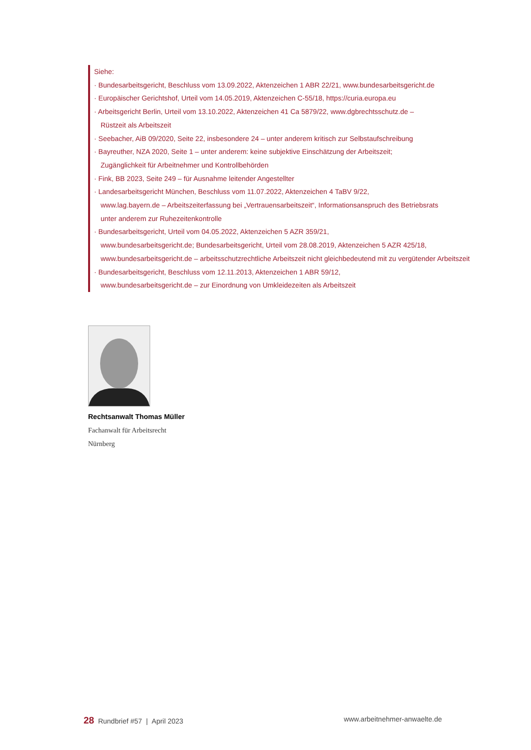Siehe:
· Bundesarbeitsgericht, Beschluss vom 13.09.2022, Aktenzeichen 1 ABR 22/21, www.bundesarbeitsgericht.de
· Europäischer Gerichtshof, Urteil vom 14.05.2019, Aktenzeichen C-55/18, https://curia.europa.eu
· Arbeitsgericht Berlin, Urteil vom 13.10.2022, Aktenzeichen 41 Ca 5879/22, www.dgbrechtsschutz.de –
Rüstzeit als Arbeitszeit
· Seebacher, AiB 09/2020, Seite 22, insbesondere 24 – unter anderem kritisch zur Selbstaufschreibung
· Bayreuther, NZA 2020, Seite 1 – unter anderem: keine subjektive Einschätzung der Arbeitszeit;
Zugänglichkeit für Arbeitnehmer und Kontrollbehörden
· Fink, BB 2023, Seite 249 – für Ausnahme leitender Angestellter
· Landesarbeitsgericht München, Beschluss vom 11.07.2022, Aktenzeichen 4 TaBV 9/22,
www.lag.bayern.de – Arbeitszeiterfassung bei „Vertrauensarbeitszeit“, Informationsanspruch des Betriebsrats
unter anderem zur Ruhezeitenkontrolle
· Bundesarbeitsgericht, Urteil vom 04.05.2022, Aktenzeichen 5 AZR 359/21,
www.bundesarbeitsgericht.de; Bundesarbeitsgericht, Urteil vom 28.08.2019, Aktenzeichen 5 AZR 425/18,
www.bundesarbeitsgericht.de – arbeitsschutzrechtliche Arbeitszeit nicht gleichbedeutend mit zu vergütender Arbeitszeit
· Bundesarbeitsgericht, Beschluss vom 12.11.2013, Aktenzeichen 1 ABR 59/12,
www.bundesarbeitsgericht.de – zur Einordnung von Umkleidezeiten als Arbeitszeit
Rechtsanwalt Thomas Müller
Fachanwalt für Arbeitsrecht
Nürnberg
28 Rundbrief #57 | April 2023
www.arbeitnehmer-anwaelte.de